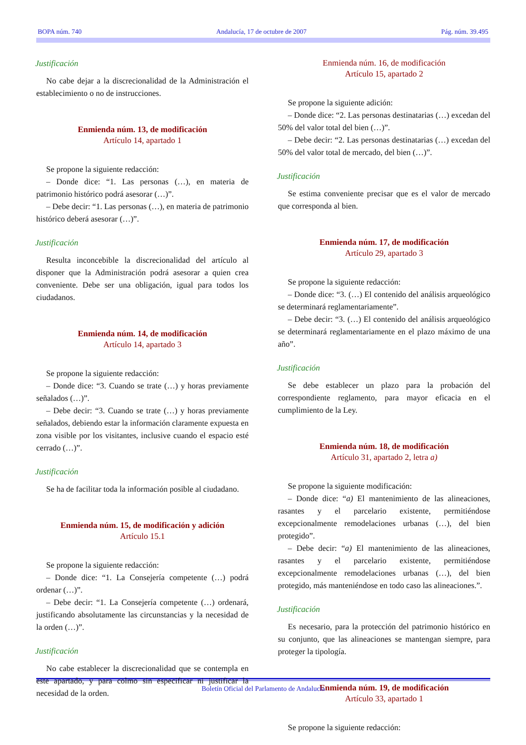BOPA núm. 740 Andalucía, 17 de octubre de 2007 Pág. núm. 39.495
Justificación
No cabe dejar a la discrecionalidad de la Administración el establecimiento o no de instrucciones.
Enmienda núm. 13, de modificación
Artículo 14, apartado 1
Se propone la siguiente redacción:
– Donde dice: “1. Las personas (…), en materia de patrimonio histórico podrá asesorar (…)”.
– Debe decir: “1. Las personas (…), en materia de patrimonio histórico deberá asesorar (…)”.
Justificación
Resulta inconcebible la discrecionalidad del artículo al disponer que la Administración podrá asesorar a quien crea conveniente. Debe ser una obligación, igual para todos los ciudadanos.
Enmienda núm. 14, de modificación
Artículo 14, apartado 3
Se propone la siguiente redacción:
– Donde dice: “3. Cuando se trate (…) y horas previamente señalados (…)”.
– Debe decir: “3. Cuando se trate (…) y horas previamente señalados, debiendo estar la información claramente expuesta en zona visible por los visitantes, inclusive cuando el espacio esté cerrado (…)”.
Justificación
Se ha de facilitar toda la información posible al ciudadano.
Enmienda núm. 15, de modificación y adición
Artículo 15.1
Se propone la siguiente redacción:
– Donde dice: “1. La Consejería competente (…) podrá ordenar (…)”.
– Debe decir: “1. La Consejería competente (…) ordenará, justificando absolutamente las circunstancias y la necesidad de la orden (…)”.
Justificación
No cabe establecer la discrecionalidad que se contempla en este apartado, y para colmo sin especificar ni justificar la necesidad de la orden.
Enmienda núm. 16, de modificación
Artículo 15, apartado 2
Se propone la siguiente adición:
– Donde dice: “2. Las personas destinatarias (…) excedan del 50% del valor total del bien (…)”.
– Debe decir: “2. Las personas destinatarias (…) excedan del 50% del valor total de mercado, del bien (…)”.
Justificación
Se estima conveniente precisar que es el valor de mercado que corresponda al bien.
Enmienda núm. 17, de modificación
Artículo 29, apartado 3
Se propone la siguiente redacción:
– Donde dice: “3. (…) El contenido del análisis arqueológico se determinará reglamentariamente”.
– Debe decir: “3. (…) El contenido del análisis arqueológico se determinará reglamentariamente en el plazo máximo de una año”.
Justificación
Se debe establecer un plazo para la probación del correspondiente reglamento, para mayor eficacia en el cumplimiento de la Ley.
Enmienda núm. 18, de modificación
Artículo 31, apartado 2, letra a)
Se propone la siguiente modificación:
– Donde dice: “a) El mantenimiento de las alineaciones, rasantes y el parcelario existente, permitiéndose excepcionalmente remodelaciones urbanas (…), del bien protegido”.
– Debe decir: “a) El mantenimiento de las alineaciones, rasantes y el parcelario existente, permitiéndose excepcionalmente remodelaciones urbanas (…), del bien protegido, más manteniéndose en todo caso las alineaciones.”.
Justificación
Es necesario, para la protección del patrimonio histórico en su conjunto, que las alineaciones se mantengan siempre, para proteger la tipología.
Enmienda núm. 19, de modificación
Artículo 33, apartado 1
Se propone la siguiente redacción:
Boletín Oficial del Parlamento de Andalucía